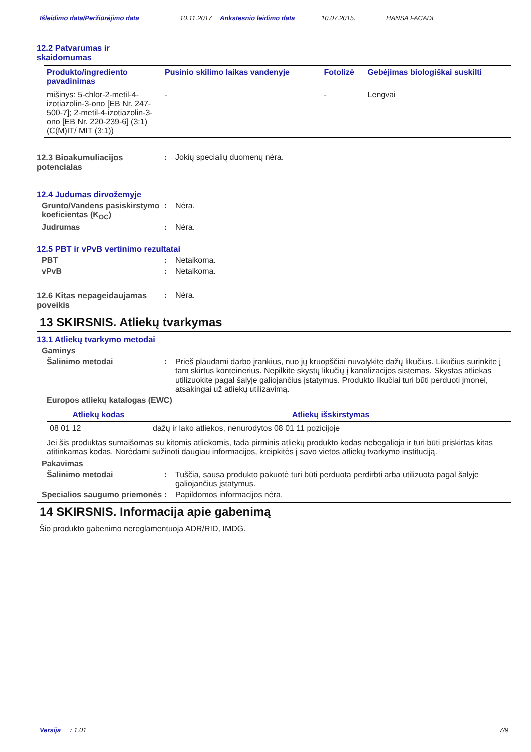Išleidimo data/Peržiūrėjimo data 10.11.2017 Ankstesnio leidimo data 10.07.2015. HANSA FACADE
12.2 Patvarumas ir skaidomumas
| Produkto/ingrediento pavadinimas | Pusinio skilimo laikas vandenyje | Fotolizė | Gebėjimas biologiškai suskilti |
| --- | --- | --- | --- |
| mišinys: 5-chlor-2-metil-4-izotiazolin-3-ono [EB Nr. 247-500-7]; 2-metil-4-izotiazolin-3-ono [EB Nr. 220-239-6] (3:1) (C(M)IT/ MIT (3:1)) | - | - | Lengvai |
12.3 Bioakumuliacijos potencialas
: Jokių specialių duomenų nėra.
12.4 Judumas dirvožemyje
Grunto/Vandens pasiskirstymo koeficientas (K<sub>OC</sub>)
: Nėra.
Judrumas : Nėra.
12.5 PBT ir vPvB vertinimo rezultatai
PBT : Netaikoma.
vPvB : Netaikoma.
12.6 Kitas nepageidaujamas poveikis
: Nėra.
13 SKIRSNIS. Atliekų tvarkymas
13.1 Atliekų tvarkymo metodai
Gaminys
Šalinimo metodai : Prieš plaudami darbo įrankius, nuo jų kruopščiai nuvalykite dažų likučius. Likučius surinkite į tam skirtus konteinerius. Nepilkite skystų likučių į kanalizacijos sistemas. Skystas atliekas utilizuokite pagal šalyje galiojančius įstatymus. Produkto likučiai turi būti perduoti įmonei, atsakingai už atliekų utilizavimą.
Europos atliekų katalogas (EWC)
| Atliekų kodas | Atliekų išskirstymas |
| --- | --- |
| 08 01 12 | dažų ir lako atliekos, nenurodytos 08 01 11 pozicijoje |
Jei šis produktas sumaišomas su kitomis atliekomis, tada pirminis atliekų produkto kodas nebegalioja ir turi būti priskirtas kitas atitinkamas kodas. Norėdami sužinoti daugiau informacijos, kreipkitės į savo vietos atliekų tvarkymo instituciją.
Pakavimas
Šalinimo metodai : Tuščia, sausa produkto pakuotė turi būti perduota perdirbti arba utilizuota pagal šalyje galiojančius įstatymus.
Specialios saugumo priemonės
: Papildomos informacijos nėra.
14 SKIRSNIS. Informacija apie gabenimą
Šio produkto gabenimo nereglamentuoja ADR/RID, IMDG.
Versija : 1.01 7/9